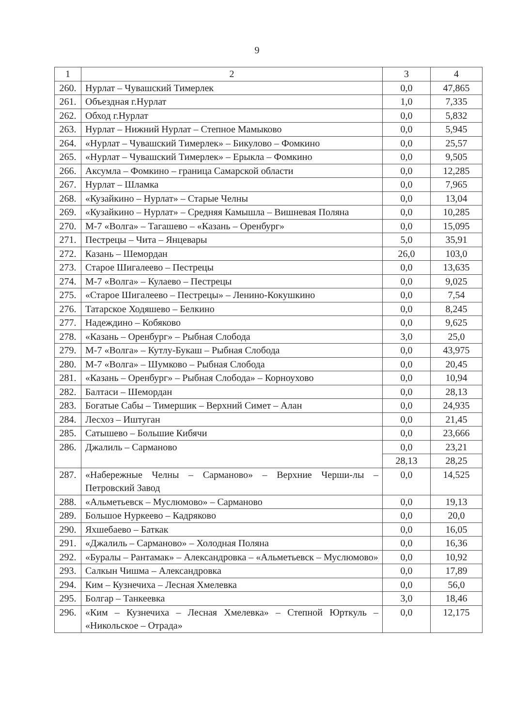9
| 1 | 2 | 3 | 4 |
| 260. | Нурлат – Чувашский Тимерлек | 0,0 | 47,865 |
| 261. | Объездная г.Нурлат | 1,0 | 7,335 |
| 262. | Обход г.Нурлат | 0,0 | 5,832 |
| 263. | Нурлат – Нижний Нурлат – Степное Мамыково | 0,0 | 5,945 |
| 264. | «Нурлат – Чувашский Тимерлек» – Бикулово – Фомкино | 0,0 | 25,57 |
| 265. | «Нурлат – Чувашский Тимерлек» – Ерыкла – Фомкино | 0,0 | 9,505 |
| 266. | Аксумла – Фомкино – граница Самарской области | 0,0 | 12,285 |
| 267. | Нурлат – Шламка | 0,0 | 7,965 |
| 268. | «Кузайкино – Нурлат» – Старые Челны | 0,0 | 13,04 |
| 269. | «Кузайкино – Нурлат» – Средняя Камышла – Вишневая Поляна | 0,0 | 10,285 |
| 270. | М-7 «Волга» – Тагашево – «Казань – Оренбург» | 0,0 | 15,095 |
| 271. | Пестрецы – Чита – Янцевары | 5,0 | 35,91 |
| 272. | Казань – Шемордан | 26,0 | 103,0 |
| 273. | Старое Шигалеево – Пестрецы | 0,0 | 13,635 |
| 274. | М-7 «Волга» – Кулаево – Пестрецы | 0,0 | 9,025 |
| 275. | «Старое Шигалеево – Пестрецы» – Ленино-Кокушкино | 0,0 | 7,54 |
| 276. | Татарское Ходяшево – Белкино | 0,0 | 8,245 |
| 277. | Надеждино – Кобяково | 0,0 | 9,625 |
| 278. | «Казань – Оренбург» – Рыбная Слобода | 3,0 | 25,0 |
| 279. | М-7 «Волга» – Кутлу-Букаш – Рыбная Слобода | 0,0 | 43,975 |
| 280. | М-7 «Волга» – Шумково – Рыбная Слобода | 0,0 | 20,45 |
| 281. | «Казань – Оренбург» – Рыбная Слобода» – Корноухово | 0,0 | 10,94 |
| 282. | Балтаси – Шемордан | 0,0 | 28,13 |
| 283. | Богатые Сабы – Тимершик – Верхний Симет – Алан | 0,0 | 24,935 |
| 284. | Лесхоз – Иштуган | 0,0 | 21,45 |
| 285. | Сатышево – Большие Кибячи | 0,0 | 23,666 |
| 286. | Джалиль – Сарманово | 0,0 | 23,21 |
| | | 28,13 | 28,25 |
| 287. | «Набережные Челны – Сарманово» – Верхние Черши-лы – Петровский Завод | 0,0 | 14,525 |
| 288. | «Альметьевск – Муслюмово» – Сарманово | 0,0 | 19,13 |
| 289. | Большое Нуркеево – Кадряково | 0,0 | 20,0 |
| 290. | Яхшебаево – Баткак | 0,0 | 16,05 |
| 291. | «Джалиль – Сарманово» – Холодная Поляна | 0,0 | 16,36 |
| 292. | «Буралы – Рантамак» – Александровка – «Альметьевск – Муслюмово» | 0,0 | 10,92 |
| 293. | Салкын Чишма – Александровка | 0,0 | 17,89 |
| 294. | Ким – Кузнечиха – Лесная Хмелевка | 0,0 | 56,0 |
| 295. | Болгар – Танкеевка | 3,0 | 18,46 |
| 296. | «Ким – Кузнечиха – Лесная Хмелевка» – Степной Юрткуль – «Никольское – Отрада» | 0,0 | 12,175 |